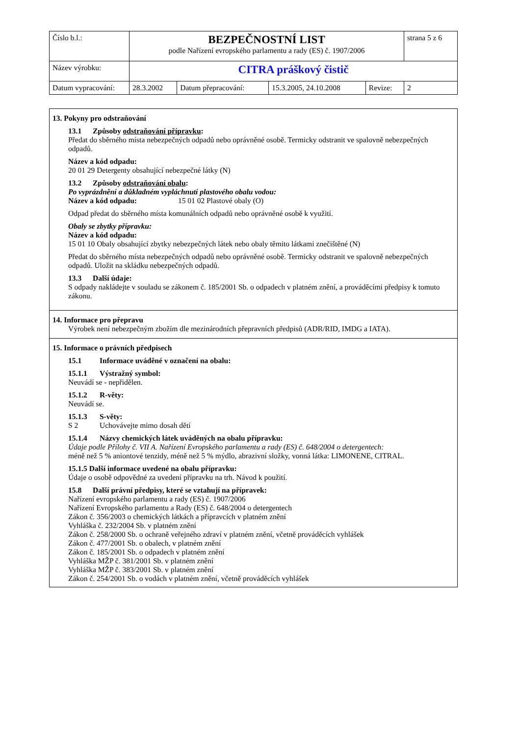| Číslo b.l.: | BEZPEČNOSTNÍ LIST podle Nařízení evropského parlamentu a rady (ES) č. 1907/2006 | | | | strana 5 z 6 |
| Název výrobku: | CITRA práškový čistič | | | | |
| Datum vypracování: | 28.3.2002 | Datum přepracování: | 15.3.2005, 24.10.2008 | Revize: | 2 |
13. Pokyny pro odstraňování
13.1 Způsoby odstraňování přípravku:
Předat do sběrného místa nebezpečných odpadů nebo oprávněné osobě. Termicky odstranit ve spalovně nebezpečných odpadů.
Název a kód odpadu:
20 01 29 Detergenty obsahující nebezpečné látky (N)
13.2 Způsoby odstraňování obalu:
Po vyprázdnění a důkladném vypláchnutí plastového obalu vodou:
Název a kód odpadu: 15 01 02 Plastové obaly (O)
Odpad předat do sběrného místa komunálních odpadů nebo oprávněné osobě k využití.
Obaly se zbytky přípravku:
Název a kód odpadu:
15 01 10 Obaly obsahující zbytky nebezpečných látek nebo obaly těmito látkami znečištěné (N)
Předat do sběrného místa nebezpečných odpadů nebo oprávněné osobě. Termicky odstranit ve spalovně nebezpečných odpadů. Uložit na skládku nebezpečných odpadů.
13.3 Další údaje:
S odpady nakládejte v souladu se zákonem č. 185/2001 Sb. o odpadech v platném znění, a prováděcími předpisy k tomuto zákonu.
14. Informace pro přepravu
Výrobek není nebezpečným zbožím dle mezinárodních přepravních předpisů (ADR/RID, IMDG a IATA).
15. Informace o právních předpisech
15.1 Informace uváděné v označení na obalu:
15.1.1 Výstražný symbol:
Neuvádí se - nepřidělen.
15.1.2 R-věty:
Neuvádí se.
15.1.3 S-věty:
S 2 Uchovávejte mimo dosah dětí
15.1.4 Názvy chemických látek uváděných na obalu přípravku:
Údaje podle Přílohy č. VII A. Nařízení Evropského parlamentu a rady (ES) č. 648/2004 o detergentech:
méně než 5 % aniontové tenzidy, méně než 5 % mýdlo, abrazivní složky, vonná látka: LIMONENE, CITRAL.
15.1.5 Další informace uvedené na obalu přípravku:
Údaje o osobě odpovědné za uvedení přípravku na trh. Návod k použití.
15.8 Další právní předpisy, které se vztahují na přípravek:
Nařízení evropského parlamentu a rady (ES) č. 1907/2006
Nařízení Evropského parlamentu a Rady (ES) č. 648/2004 o detergentech
Zákon č. 356/2003 o chemických látkách a přípravcích v platném znění
Vyhláška č. 232/2004 Sb. v platném znění
Zákon č. 258/2000 Sb. o ochraně veřejného zdraví v platném znění, včetně prováděcích vyhlášek
Zákon č. 477/2001 Sb. o obalech, v platném znění
Zákon č. 185/2001 Sb. o odpadech v platném znění
Vyhláška MŽP č. 381/2001 Sb. v platném znění
Vyhláška MŽP č. 383/2001 Sb. v platném znění
Zákon č. 254/2001 Sb. o vodách v platném znění, včetně prováděcích vyhlášek